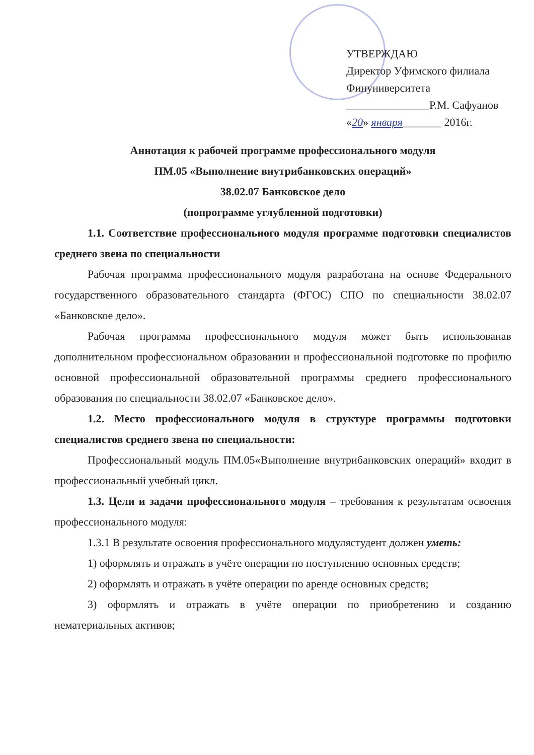УТВЕРЖДАЮ
Директор Уфимского филиала
Финуниверситета
_______________Р.М. Сафуанов
«20» января_______ 2016г.
Аннотация к рабочей программе профессионального модуля
ПМ.05 «Выполнение внутрибанковских операций»
38.02.07 Банковское дело
(попрограмме углубленной подготовки)
1.1. Соответствие профессионального модуля программе подготовки специалистов среднего звена по специальности
Рабочая программа профессионального модуля разработана на основе Федерального государственного образовательного стандарта (ФГОС) СПО по специальности 38.02.07 «Банковское дело».
Рабочая программа профессионального модуля может быть использованав дополнительном профессиональном образовании и профессиональной подготовке по профилю основной профессиональной образовательной программы среднего профессионального образования по специальности 38.02.07 «Банковское дело».
1.2. Место профессионального модуля в структуре программы подготовки специалистов среднего звена по специальности:
Профессиональный модуль ПМ.05«Выполнение внутрибанковских операций» входит в профессиональный учебный цикл.
1.3. Цели и задачи профессионального модуля – требования к результатам освоения профессионального модуля:
1.3.1 В результате освоения профессионального модулястудент должен уметь:
1) оформлять и отражать в учёте операции по поступлению основных средств;
2) оформлять и отражать в учёте операции по аренде основных средств;
3) оформлять и отражать в учёте операции по приобретению и созданию нематериальных активов;